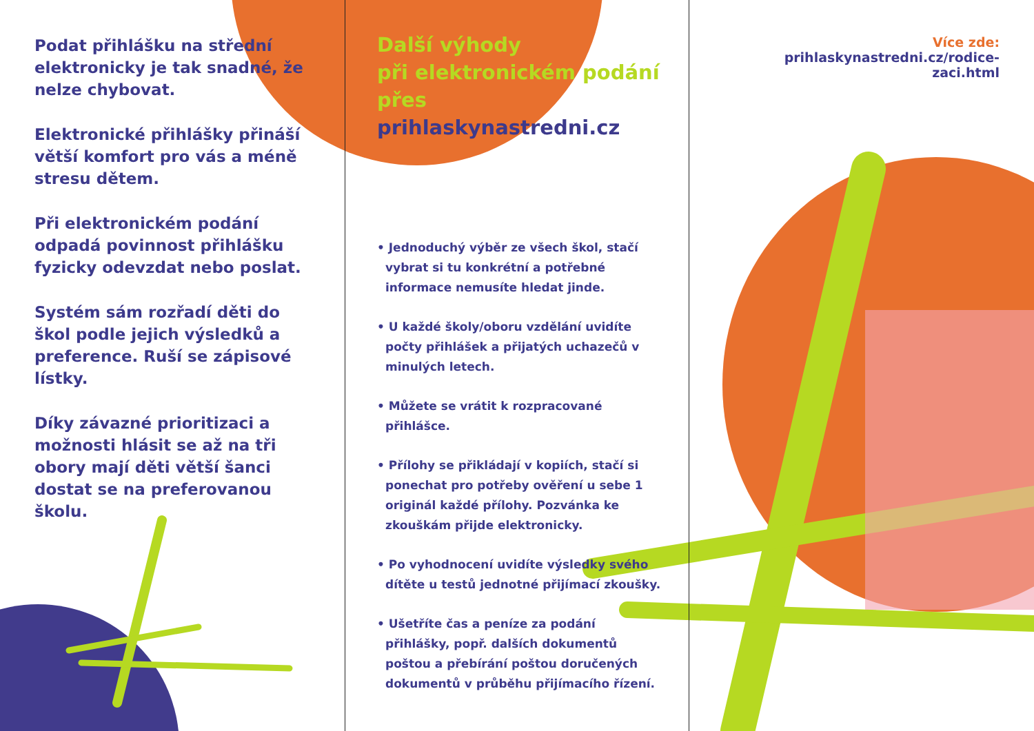Podat přihlášku na střední elektronicky je tak snadné, že nelze chybovat.
Elektronické přihlášky přináší větší komfort pro vás a méně stresu dětem.
Při elektronickém podání odpadá povinnost přihlášku fyzicky odevzdat nebo poslat.
Systém sám rozřadí děti do škol podle jejich výsledků a preference. Ruší se zápisové lístky.
Díky závazné prioritizaci a možnosti hlásit se až na tři obory mají děti větší šanci dostat se na preferovanou školu.
Další výhody
při elektronickém podání
přes prihlaskynastredni.cz
• Jednoduchý výběr ze všech škol, stačí vybrat si tu konkrétní a potřebné informace nemusíte hledat jinde.
• U každé školy/oboru vzdělání uvidíte počty přihlášek a přijatých uchazečů v minulých letech.
• Můžete se vrátit k rozpracované přihlášce.
• Přílohy se přikládají v kopiích, stačí si ponechat pro potřeby ověření u sebe 1 originál každé přílohy. Pozvánka ke zkouškám přijde elektronicky.
• Po vyhodnocení uvidíte výsledky svého dítěte u testů jednotné přijímací zkoušky.
• Ušetříte čas a peníze za podání přihlášky, popř. dalších dokumentů poštou a přebírání poštou doručených dokumentů v průběhu přijímacího řízení.
Více zde:
prihlaskynastredni.cz/rodice-zaci.html